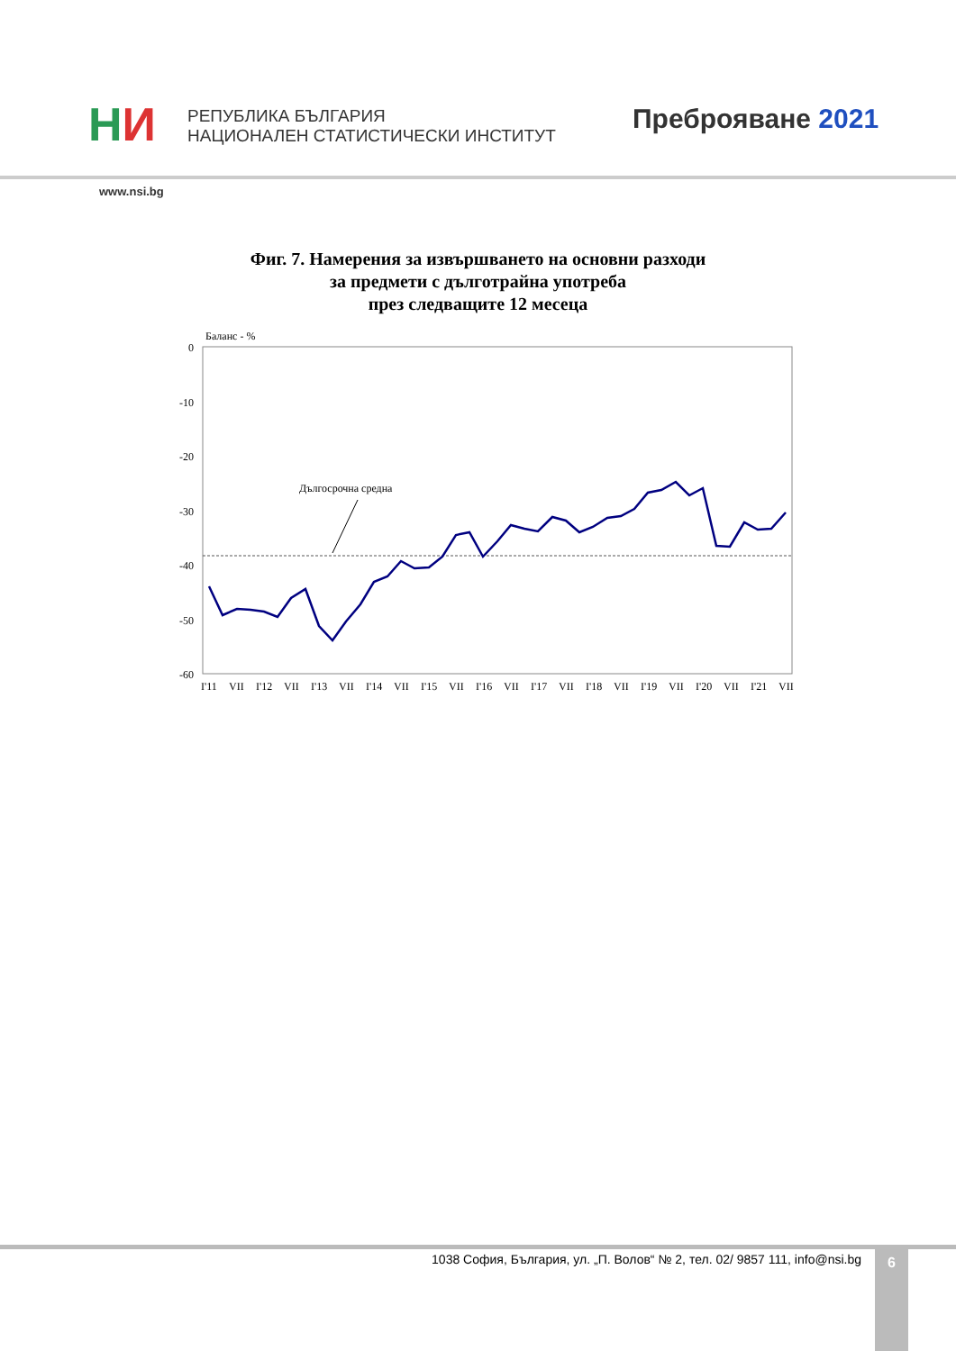НИ
РЕПУБЛИКА БЪЛГАРИЯ
НАЦИОНАЛЕН СТАТИСТИЧЕСКИ ИНСТИТУТ
Преброяване 2021
www.nsi.bg
Фиг. 7. Намерения за извършването на основни разходи
за предмети с дълготрайна употреба
през следващите 12 месеца
Баланс - %
0
-10
-20
-30
-40
-50
-60
Дългосрочна средна
I'11
VII
I'12
VII
I'13
VII
I'14
VII
I'15
VII
I'16
VII
I'17
VII
I'18
VII
I'19
VII
I'20
VII
I'21
VII
1038 София, България, ул. „П. Волов“ № 2, тел. 02/ 9857 111, info@nsi.bg
6